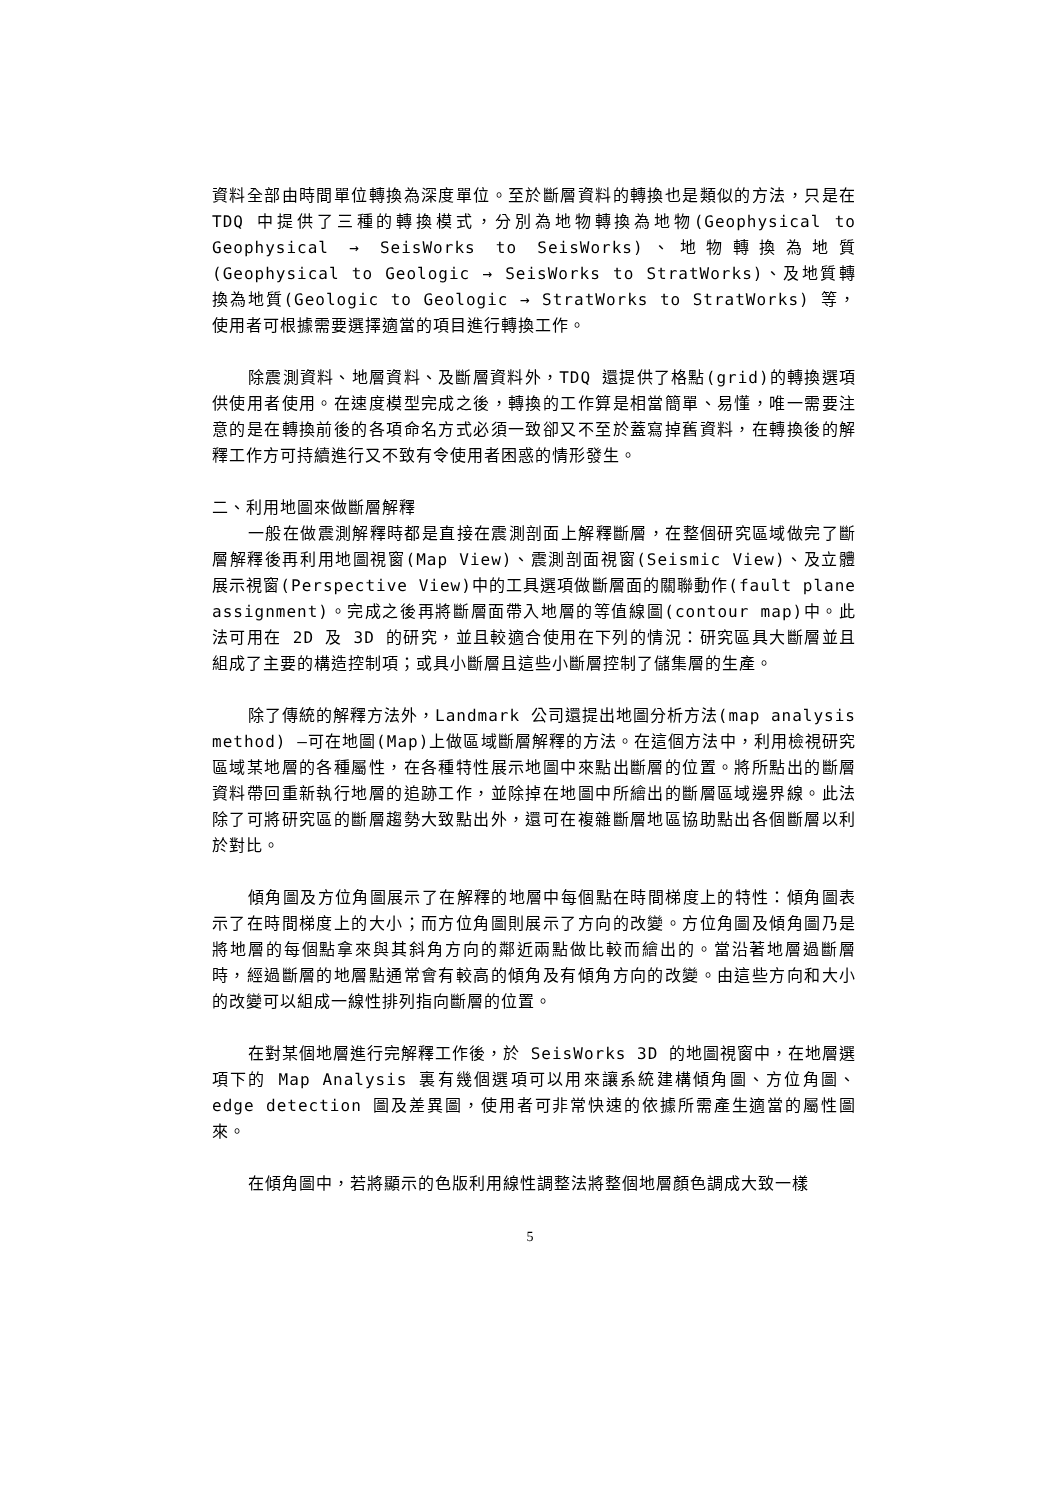資料全部由時間單位轉換為深度單位。至於斷層資料的轉換也是類似的方法，只是在 TDQ 中提供了三種的轉換模式，分別為地物轉換為地物(Geophysical to Geophysical → SeisWorks to SeisWorks)、地物轉換為地質(Geophysical to Geologic → SeisWorks to StratWorks)、及地質轉換為地質(Geologic to Geologic → StratWorks to StratWorks) 等，使用者可根據需要選擇適當的項目進行轉換工作。
除震測資料、地層資料、及斷層資料外，TDQ 還提供了格點(grid)的轉換選項供使用者使用。在速度模型完成之後，轉換的工作算是相當簡單、易懂，唯一需要注意的是在轉換前後的各項命名方式必須一致卻又不至於蓋寫掉舊資料，在轉換後的解釋工作方可持續進行又不致有令使用者困惑的情形發生。
二、利用地圖來做斷層解釋
一般在做震測解釋時都是直接在震測剖面上解釋斷層，在整個研究區域做完了斷層解釋後再利用地圖視窗(Map View)、震測剖面視窗(Seismic View)、及立體展示視窗(Perspective View)中的工具選項做斷層面的關聯動作(fault plane assignment)。完成之後再將斷層面帶入地層的等值線圖(contour map)中。此法可用在 2D 及 3D 的研究，並且較適合使用在下列的情況：研究區具大斷層並且組成了主要的構造控制項；或具小斷層且這些小斷層控制了儲集層的生產。
除了傳統的解釋方法外，Landmark 公司還提出地圖分析方法(map analysis method) —可在地圖(Map)上做區域斷層解釋的方法。在這個方法中，利用檢視研究區域某地層的各種屬性，在各種特性展示地圖中來點出斷層的位置。將所點出的斷層資料帶回重新執行地層的追跡工作，並除掉在地圖中所繪出的斷層區域邊界線。此法除了可將研究區的斷層趨勢大致點出外，還可在複雜斷層地區協助點出各個斷層以利於對比。
傾角圖及方位角圖展示了在解釋的地層中每個點在時間梯度上的特性：傾角圖表示了在時間梯度上的大小；而方位角圖則展示了方向的改變。方位角圖及傾角圖乃是將地層的每個點拿來與其斜角方向的鄰近兩點做比較而繪出的。當沿著地層過斷層時，經過斷層的地層點通常會有較高的傾角及有傾角方向的改變。由這些方向和大小的改變可以組成一線性排列指向斷層的位置。
在對某個地層進行完解釋工作後，於 SeisWorks 3D 的地圖視窗中，在地層選項下的 Map Analysis 裏有幾個選項可以用來讓系統建構傾角圖、方位角圖、edge detection 圖及差異圖，使用者可非常快速的依據所需產生適當的屬性圖來。
在傾角圖中，若將顯示的色版利用線性調整法將整個地層顏色調成大致一樣
5